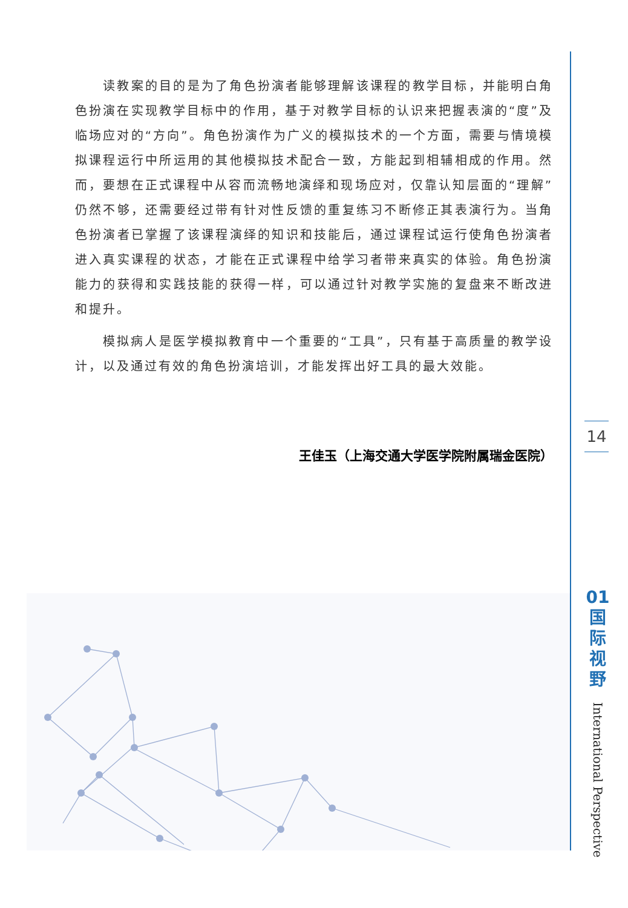读教案的目的是为了角色扮演者能够理解该课程的教学目标，并能明白角色扮演在实现教学目标中的作用，基于对教学目标的认识来把握表演的“度”及临场应对的“方向”。角色扮演作为广义的模拟技术的一个方面，需要与情境模拟课程运行中所运用的其他模拟技术配合一致，方能起到相辅相成的作用。然而，要想在正式课程中从容而流畅地演绎和现场应对，仅靠认知层面的“理解”仍然不够，还需要经过带有针对性反馈的重复练习不断修正其表演行为。当角色扮演者已掌握了该课程演绎的知识和技能后，通过课程试运行使角色扮演者进入真实课程的状态，才能在正式课程中给学习者带来真实的体验。角色扮演能力的获得和实践技能的获得一样，可以通过针对教学实施的复盘来不断改进和提升。
模拟病人是医学模拟教育中一个重要的“工具”，只有基于高质量的教学设计，以及通过有效的角色扮演培训，才能发挥出好工具的最大效能。
王佳玉（上海交通大学医学院附属瑞金医院）
14
01
国
际
视
野
International Perspective